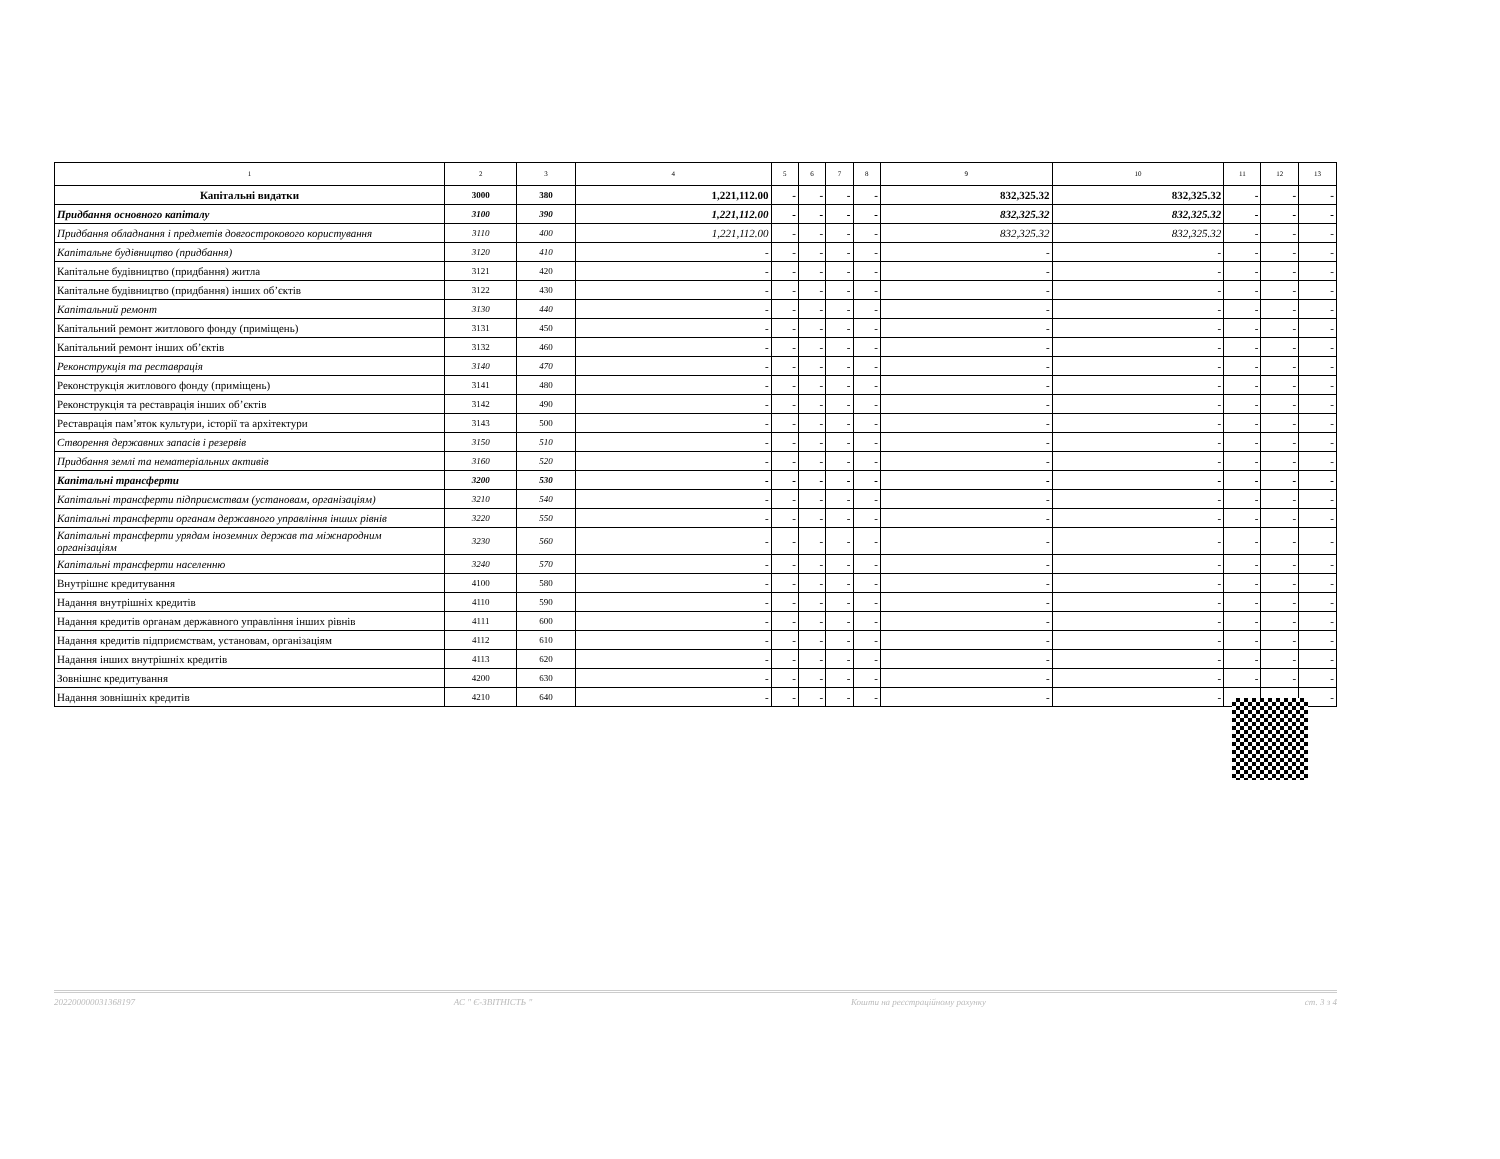| 1 | 2 | 3 | 4 | 5 | 6 | 7 | 8 | 9 | 10 | 11 | 12 | 13 |
| --- | --- | --- | --- | --- | --- | --- | --- | --- | --- | --- | --- | --- |
| Капітальні видатки | 3000 | 380 | 1,221,112.00 | - | - | - | - | 832,325.32 | 832,325.32 | - | - | - |
| Придбання основного капіталу | 3100 | 390 | 1,221,112.00 | - | - | - | - | 832,325.32 | 832,325.32 | - | - | - |
| Придбання обладнання і предметів довгострокового користування | 3110 | 400 | 1,221,112.00 | - | - | - | - | 832,325.32 | 832,325.32 | - | - | - |
| Капітальне будівництво (придбання) | 3120 | 410 | - | - | - | - | - | - | - | - | - | - |
| Капітальне будівництво (придбання) житла | 3121 | 420 | - | - | - | - | - | - | - | - | - | - |
| Капітальне будівництво (придбання) інших об’єктів | 3122 | 430 | - | - | - | - | - | - | - | - | - | - |
| Капітальний ремонт | 3130 | 440 | - | - | - | - | - | - | - | - | - | - |
| Капітальний ремонт житлового фонду (приміщень) | 3131 | 450 | - | - | - | - | - | - | - | - | - | - |
| Капітальний ремонт інших об’єктів | 3132 | 460 | - | - | - | - | - | - | - | - | - | - |
| Реконструкція та реставрація | 3140 | 470 | - | - | - | - | - | - | - | - | - | - |
| Реконструкція житлового фонду (приміщень) | 3141 | 480 | - | - | - | - | - | - | - | - | - | - |
| Реконструкція та реставрація інших об’єктів | 3142 | 490 | - | - | - | - | - | - | - | - | - | - |
| Реставрація пам’яток культури, історії та архітектури | 3143 | 500 | - | - | - | - | - | - | - | - | - | - |
| Створення державних запасів і резервів | 3150 | 510 | - | - | - | - | - | - | - | - | - | - |
| Придбання землі та нематеріальних активів | 3160 | 520 | - | - | - | - | - | - | - | - | - | - |
| Капітальні трансферти | 3200 | 530 | - | - | - | - | - | - | - | - | - | - |
| Капітальні трансферти підприємствам (установам, організаціям) | 3210 | 540 | - | - | - | - | - | - | - | - | - | - |
| Капітальні трансферти органам державного управління інших рівнів | 3220 | 550 | - | - | - | - | - | - | - | - | - | - |
| Капітальні трансферти урядам іноземних держав та міжнародним організаціям | 3230 | 560 | - | - | - | - | - | - | - | - | - | - |
| Капітальні трансферти населенню | 3240 | 570 | - | - | - | - | - | - | - | - | - | - |
| Внутрішнє кредитування | 4100 | 580 | - | - | - | - | - | - | - | - | - | - |
| Надання внутрішніх кредитів | 4110 | 590 | - | - | - | - | - | - | - | - | - | - |
| Надання кредитів органам державного управління інших рівнів | 4111 | 600 | - | - | - | - | - | - | - | - | - | - |
| Надання кредитів підприємствам, установам, організаціям | 4112 | 610 | - | - | - | - | - | - | - | - | - | - |
| Надання інших внутрішніх кредитів | 4113 | 620 | - | - | - | - | - | - | - | - | - | - |
| Зовнішнє кредитування | 4200 | 630 | - | - | - | - | - | - | - | - | - | - |
| Надання зовнішніх кредитів | 4210 | 640 | - | - | - | - | - | - | - | - | - | - |
202200000031368197 АС " Є-ЗВІТНІСТЬ " Кошти на реєстраційному рахунку ст. 3 з 4